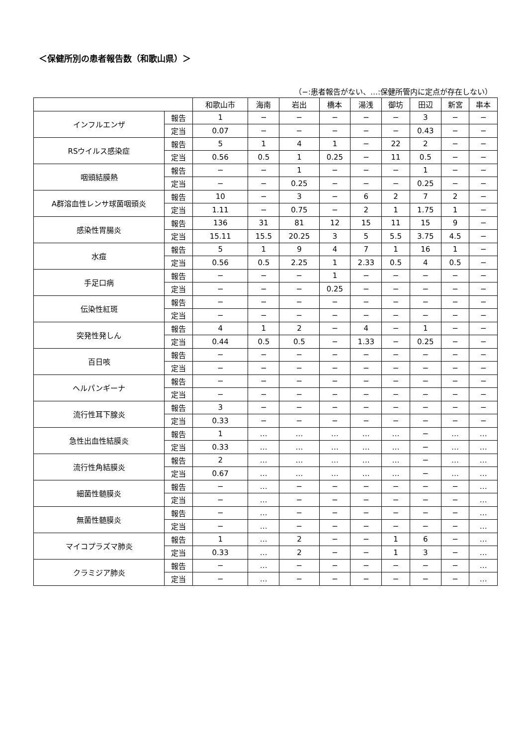＜保健所別の患者報告数（和歌山県）＞
（−:患者報告がない、…:保健所管内に定点が存在しない）
| | | 和歌山市 | 海南 | 岩出 | 橋本 | 湯浅 | 御坊 | 田辺 | 新宮 | 串本 |
| --- | --- | --- | --- | --- | --- | --- | --- | --- | --- | --- |
| インフルエンザ | 報告 | 1 | − | − | − | − | − | 3 | − | − |
| | 定当 | 0.07 | − | − | − | − | − | 0.43 | − | − |
| RSウイルス感染症 | 報告 | 5 | 1 | 4 | 1 | − | 22 | 2 | − | − |
| | 定当 | 0.56 | 0.5 | 1 | 0.25 | − | 11 | 0.5 | − | − |
| 咽頭結膜熱 | 報告 | − | − | 1 | − | − | − | 1 | − | − |
| | 定当 | − | − | 0.25 | − | − | − | 0.25 | − | − |
| A群溶血性レンサ球菌咽頭炎 | 報告 | 10 | − | 3 | − | 6 | 2 | 7 | 2 | − |
| | 定当 | 1.11 | − | 0.75 | − | 2 | 1 | 1.75 | 1 | − |
| 感染性胃腸炎 | 報告 | 136 | 31 | 81 | 12 | 15 | 11 | 15 | 9 | − |
| | 定当 | 15.11 | 15.5 | 20.25 | 3 | 5 | 5.5 | 3.75 | 4.5 | − |
| 水痘 | 報告 | 5 | 1 | 9 | 4 | 7 | 1 | 16 | 1 | − |
| | 定当 | 0.56 | 0.5 | 2.25 | 1 | 2.33 | 0.5 | 4 | 0.5 | − |
| 手足口病 | 報告 | − | − | − | 1 | − | − | − | − | − |
| | 定当 | − | − | − | 0.25 | − | − | − | − | − |
| 伝染性紅斑 | 報告 | − | − | − | − | − | − | − | − | − |
| | 定当 | − | − | − | − | − | − | − | − | − |
| 突発性発しん | 報告 | 4 | 1 | 2 | − | 4 | − | 1 | − | − |
| | 定当 | 0.44 | 0.5 | 0.5 | − | 1.33 | − | 0.25 | − | − |
| 百日咳 | 報告 | − | − | − | − | − | − | − | − | − |
| | 定当 | − | − | − | − | − | − | − | − | − |
| ヘルパンギーナ | 報告 | − | − | − | − | − | − | − | − | − |
| | 定当 | − | − | − | − | − | − | − | − | − |
| 流行性耳下腺炎 | 報告 | 3 | − | − | − | − | − | − | − | − |
| | 定当 | 0.33 | − | − | − | − | − | − | − | − |
| 急性出血性結膜炎 | 報告 | 1 | … | … | … | … | … | − | … | … |
| | 定当 | 0.33 | … | … | … | … | … | − | … | … |
| 流行性角結膜炎 | 報告 | 2 | … | … | … | … | … | − | … | … |
| | 定当 | 0.67 | … | … | … | … | … | − | … | … |
| 細菌性髄膜炎 | 報告 | − | … | − | − | − | − | − | − | … |
| | 定当 | − | … | − | − | − | − | − | − | … |
| 無菌性髄膜炎 | 報告 | − | … | − | − | − | − | − | − | … |
| | 定当 | − | … | − | − | − | − | − | − | … |
| マイコプラズマ肺炎 | 報告 | 1 | … | 2 | − | − | 1 | 6 | − | … |
| | 定当 | 0.33 | … | 2 | − | − | 1 | 3 | − | … |
| クラミジア肺炎 | 報告 | − | … | − | − | − | − | − | − | … |
| | 定当 | − | … | − | − | − | − | − | − | … |